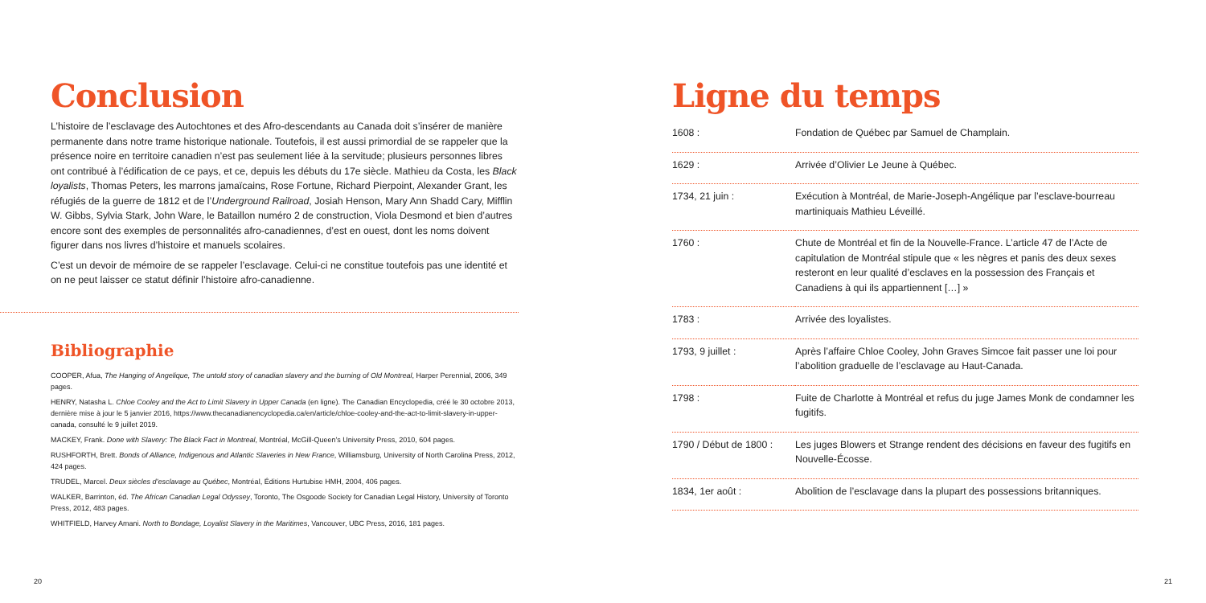Conclusion
L’histoire de l’esclavage des Autochtones et des Afro-descendants au Canada doit s’insérer de manière permanente dans notre trame historique nationale. Toutefois, il est aussi primordial de se rappeler que la présence noire en territoire canadien n’est pas seulement liée à la servitude; plusieurs personnes libres ont contribué à l’édification de ce pays, et ce, depuis les débuts du 17e siècle. Mathieu da Costa, les Black loyalists, Thomas Peters, les marrons jamaïcains, Rose Fortune, Richard Pierpoint, Alexander Grant, les réfugiés de la guerre de 1812 et de l’Underground Railroad, Josiah Henson, Mary Ann Shadd Cary, Mifflin W. Gibbs, Sylvia Stark, John Ware, le Bataillon numéro 2 de construction, Viola Desmond et bien d’autres encore sont des exemples de personnalités afro-canadiennes, d’est en ouest, dont les noms doivent figurer dans nos livres d’histoire et manuels scolaires.
C’est un devoir de mémoire de se rappeler l’esclavage. Celui-ci ne constitue toutefois pas une identité et on ne peut laisser ce statut définir l’histoire afro-canadienne.
Bibliographie
COOPER, Afua, The Hanging of Angelique, The untold story of canadian slavery and the burning of Old Montreal, Harper Perennial, 2006, 349 pages.
HENRY, Natasha L. Chloe Cooley and the Act to Limit Slavery in Upper Canada (en ligne). The Canadian Encyclopedia, créé le 30 octobre 2013, dernière mise à jour le 5 janvier 2016, https://www.thecanadianencyclopedia.ca/en/article/chloe-cooley-and-the-act-to-limit-slavery-in-upper-canada, consulté le 9 juillet 2019.
MACKEY, Frank. Done with Slavery: The Black Fact in Montreal, Montréal, McGill-Queen’s University Press, 2010, 604 pages.
RUSHFORTH, Brett. Bonds of Alliance, Indigenous and Atlantic Slaveries in New France, Williamsburg, University of North Carolina Press, 2012, 424 pages.
TRUDEL, Marcel. Deux siècles d’esclavage au Québec, Montréal, Éditions Hurtubise HMH, 2004, 406 pages.
WALKER, Barrinton, éd. The African Canadian Legal Odyssey, Toronto, The Osgoode Society for Canadian Legal History, University of Toronto Press, 2012, 483 pages.
WHITFIELD, Harvey Amani. North to Bondage, Loyalist Slavery in the Maritimes, Vancouver, UBC Press, 2016, 181 pages.
20
Ligne du temps
| 1608 : | Fondation de Québec par Samuel de Champlain. |
| 1629 : | Arrivée d’Olivier Le Jeune à Québec. |
| 1734, 21 juin : | Exécution à Montréal, de Marie-Joseph-Angélique par l’esclave-bourreau martiniquais Mathieu Léveillé. |
| 1760 : | Chute de Montréal et fin de la Nouvelle-France. L’article 47 de l’Acte de capitulation de Montréal stipule que « les nègres et panis des deux sexes resteront en leur qualité d’esclaves en la possession des Français et Canadiens à qui ils appartiennent […] » |
| 1783 : | Arrivée des loyalistes. |
| 1793, 9 juillet : | Après l’affaire Chloe Cooley, John Graves Simcoe fait passer une loi pour l’abolition graduelle de l’esclavage au Haut-Canada. |
| 1798 : | Fuite de Charlotte à Montréal et refus du juge James Monk de condamner les fugitifs. |
| 1790 / Début de 1800 : | Les juges Blowers et Strange rendent des décisions en faveur des fugitifs en Nouvelle-Écosse. |
| 1834, 1er août : | Abolition de l’esclavage dans la plupart des possessions britanniques. |
21